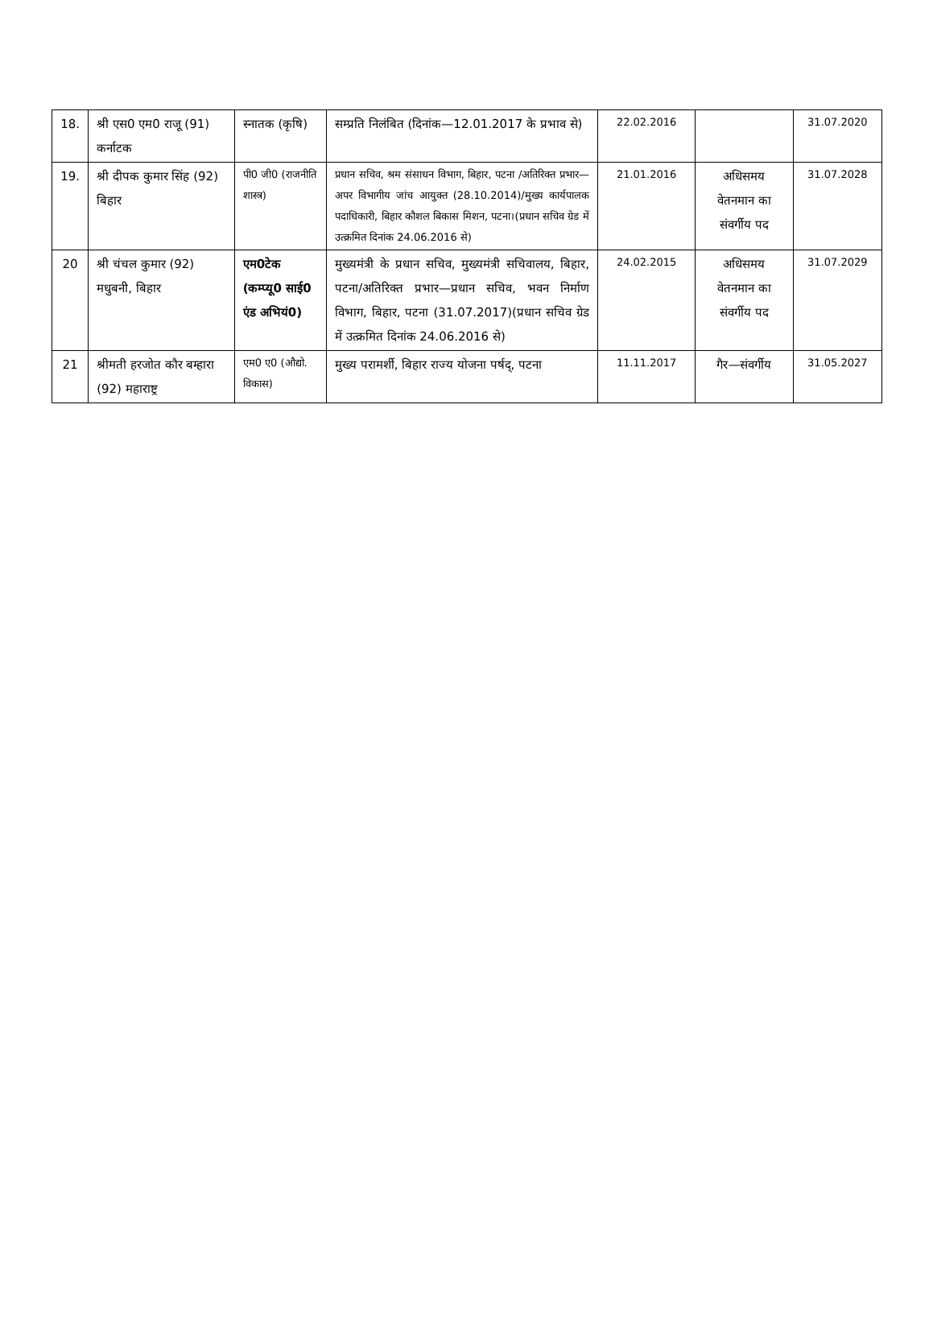| 18. | श्री एस0 एम0 राजू (91) कर्नाटक | स्नातक (कृषि) | सम्प्रति निलंबित (दिनांक—12.01.2017 के प्रभाव से) | 22.02.2016 | | 31.07.2020 |
| 19. | श्री दीपक कुमार सिंह (92) बिहार | पी0 जी0 (राजनीति शास्त्र) | प्रधान सचिव, श्रम संसाधन विभाग, बिहार, पटना /अतिरिक्त प्रभार—अपर विभागीय जांच आयुक्त (28.10.2014)/मुख्य कार्यपालक पदाधिकारी, बिहार कौशल बिकास मिशन, पटना।(प्रधान सचिव ग्रेड में उत्क्रमित दिनांक 24.06.2016 से) | 21.01.2016 | अधिसमय वेतनमान का संवर्गीय पद | 31.07.2028 |
| 20 | श्री चंचल कुमार (92) मधुबनी, बिहार | एम0टेक (कम्प्यू0 साई0 एंड अभियं0) | मुख्यमंत्री के प्रधान सचिव, मुख्यमंत्री सचिवालय, बिहार, पटना/अतिरिक्त प्रभार—प्रधान सचिव, भवन निर्माण विभाग, बिहार, पटना (31.07.2017)(प्रधान सचिव ग्रेड में उत्क्रमित दिनांक 24.06.2016 से) | 24.02.2015 | अधिसमय वेतनमान का संवर्गीय पद | 31.07.2029 |
| 21 | श्रीमती हरजोत कौर बम्हारा (92) महाराष्ट्र | एम0 ए0 (औद्यो. विकास) | मुख्य परामर्शी, बिहार राज्य योजना पर्षद्, पटना | 11.11.2017 | गैर—संवर्गीय | 31.05.2027 |